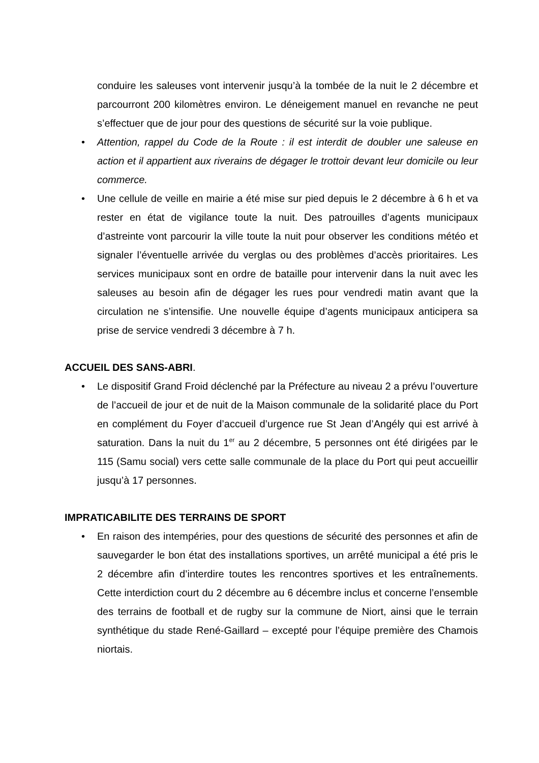conduire les saleuses vont intervenir jusqu’à la tombée de la nuit le 2 décembre et parcourront 200 kilomètres environ. Le déneigement manuel en revanche ne peut s’effectuer que de jour pour des questions de sécurité sur la voie publique.
• Attention, rappel du Code de la Route : il est interdit de doubler une saleuse en action et il appartient aux riverains de dégager le trottoir devant leur domicile ou leur commerce.
• Une cellule de veille en mairie a été mise sur pied depuis le 2 décembre à 6 h et va rester en état de vigilance toute la nuit. Des patrouilles d’agents municipaux d’astreinte vont parcourir la ville toute la nuit pour observer les conditions météo et signaler l’éventuelle arrivée du verglas ou des problèmes d’accès prioritaires. Les services municipaux sont en ordre de bataille pour intervenir dans la nuit avec les saleuses au besoin afin de dégager les rues pour vendredi matin avant que la circulation ne s’intensifie. Une nouvelle équipe d’agents municipaux anticipera sa prise de service vendredi 3 décembre à 7 h.
ACCUEIL DES SANS-ABRI.
• Le dispositif Grand Froid déclenché par la Préfecture au niveau 2 a prévu l’ouverture de l’accueil de jour et de nuit de la Maison communale de la solidarité place du Port en complément du Foyer d’accueil d’urgence rue St Jean d’Angély qui est arrivé à saturation. Dans la nuit du 1<sup>er</sup> au 2 décembre, 5 personnes ont été dirigées par le 115 (Samu social) vers cette salle communale de la place du Port qui peut accueillir jusqu’à 17 personnes.
IMPRATICABILITE DES TERRAINS DE SPORT
• En raison des intempéries, pour des questions de sécurité des personnes et afin de sauvegarder le bon état des installations sportives, un arrêté municipal a été pris le 2 décembre afin d’interdire toutes les rencontres sportives et les entraînements. Cette interdiction court du 2 décembre au 6 décembre inclus et concerne l’ensemble des terrains de football et de rugby sur la commune de Niort, ainsi que le terrain synthétique du stade René-Gaillard – excepté pour l’équipe première des Chamois niortais.